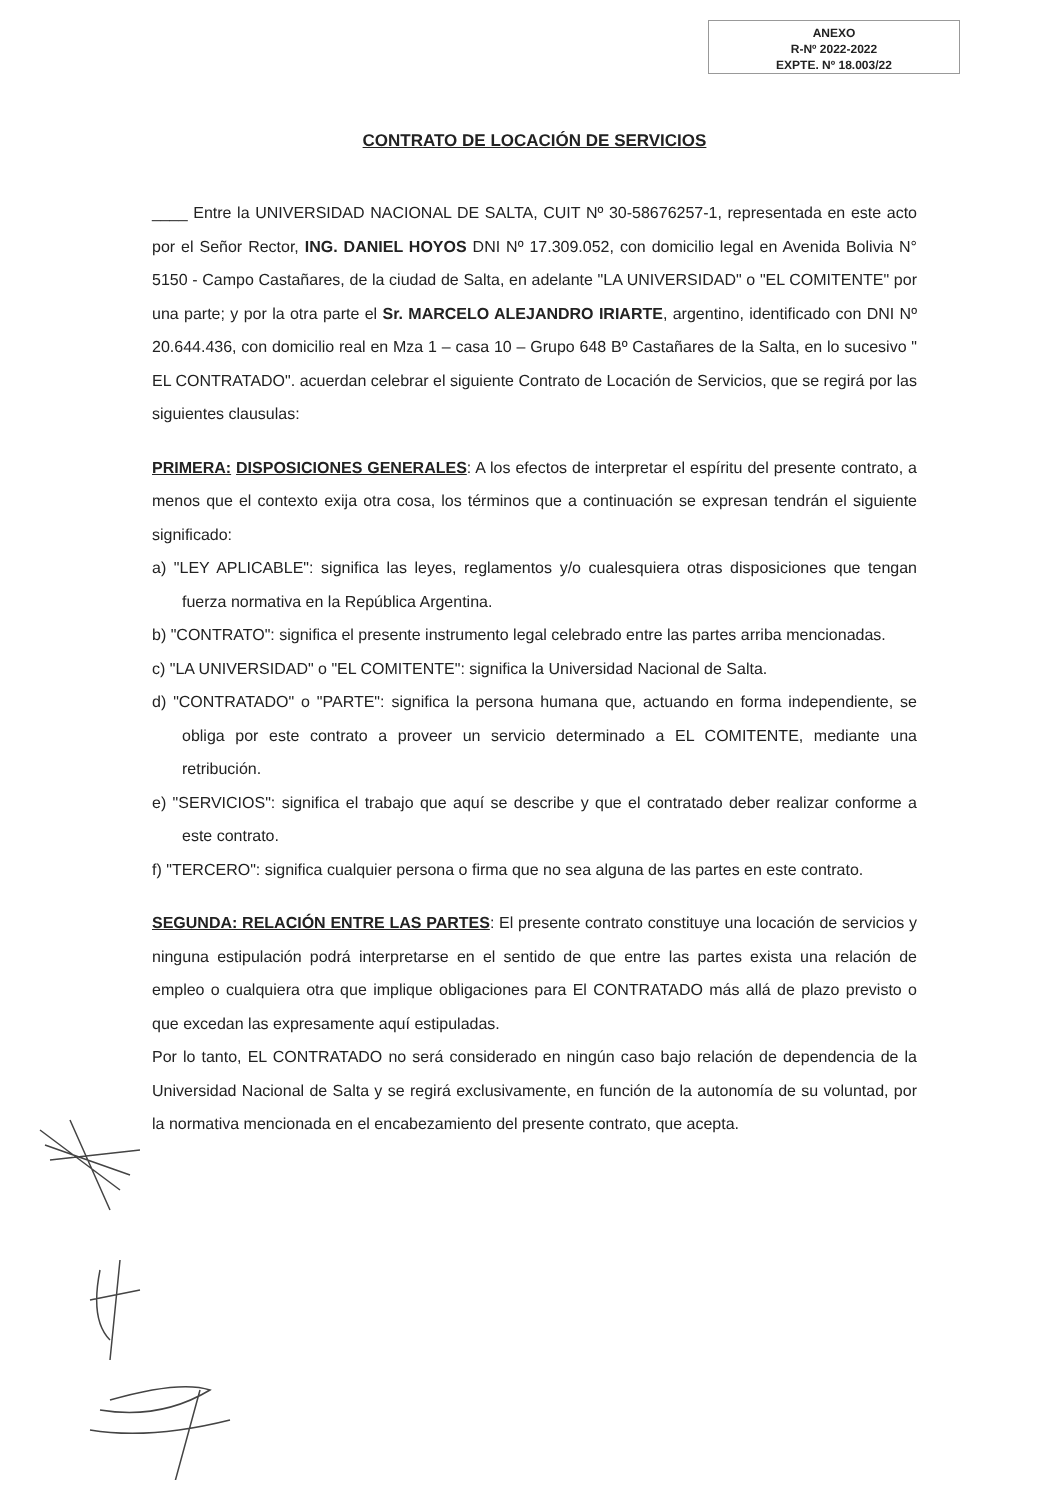ANEXO
R-Nº 2022-2022
EXPTE. Nº 18.003/22
CONTRATO DE LOCACIÓN DE SERVICIOS
____ Entre la UNIVERSIDAD NACIONAL DE SALTA, CUIT Nº 30-58676257-1, representada en este acto por el Señor Rector, ING. DANIEL HOYOS DNI Nº 17.309.052, con domicilio legal en Avenida Bolivia N° 5150 - Campo Castañares, de la ciudad de Salta, en adelante "LA UNIVERSIDAD" o "EL COMITENTE" por una parte; y por la otra parte el Sr. MARCELO ALEJANDRO IRIARTE, argentino, identificado con DNI Nº 20.644.436, con domicilio real en Mza 1 – casa 10 – Grupo 648 Bº Castañares de la Salta, en lo sucesivo " EL CONTRATADO". acuerdan celebrar el siguiente Contrato de Locación de Servicios, que se regirá por las siguientes clausulas:
PRIMERA: DISPOSICIONES GENERALES: A los efectos de interpretar el espíritu del presente contrato, a menos que el contexto exija otra cosa, los términos que a continuación se expresan tendrán el siguiente significado:
a) "LEY APLICABLE": significa las leyes, reglamentos y/o cualesquiera otras disposiciones que tengan fuerza normativa en la República Argentina.
b) "CONTRATO": significa el presente instrumento legal celebrado entre las partes arriba mencionadas.
c) "LA UNIVERSIDAD" o "EL COMITENTE": significa la Universidad Nacional de Salta.
d) "CONTRATADO" o "PARTE": significa la persona humana que, actuando en forma independiente, se obliga por este contrato a proveer un servicio determinado a EL COMITENTE, mediante una retribución.
e) "SERVICIOS": significa el trabajo que aquí se describe y que el contratado deber realizar conforme a este contrato.
f) "TERCERO": significa cualquier persona o firma que no sea alguna de las partes en este contrato.
SEGUNDA: RELACIÓN ENTRE LAS PARTES: El presente contrato constituye una locación de servicios y ninguna estipulación podrá interpretarse en el sentido de que entre las partes exista una relación de empleo o cualquiera otra que implique obligaciones para El CONTRATADO más allá de plazo previsto o que excedan las expresamente aquí estipuladas.
Por lo tanto, EL CONTRATADO no será considerado en ningún caso bajo relación de dependencia de la Universidad Nacional de Salta y se regirá exclusivamente, en función de la autonomía de su voluntad, por la normativa mencionada en el encabezamiento del presente contrato, que acepta.